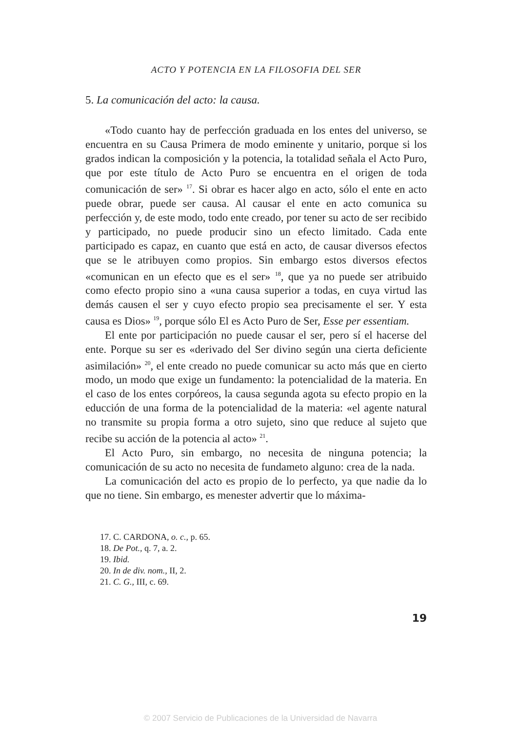ACTO Y POTENCIA EN LA FILOSOFIA DEL SER
5. La comunicación del acto: la causa.
«Todo cuanto hay de perfección graduada en los entes del universo, se encuentra en su Causa Primera de modo eminente y unitario, porque si los grados indican la composición y la potencia, la totalidad señala el Acto Puro, que por este título de Acto Puro se encuentra en el origen de toda comunicación de ser» <sup>17</sup>. Si obrar es hacer algo en acto, sólo el ente en acto puede obrar, puede ser causa. Al causar el ente en acto comunica su perfección y, de este modo, todo ente creado, por tener su acto de ser recibido y participado, no puede producir sino un efecto limitado. Cada ente participado es capaz, en cuanto que está en acto, de causar diversos efectos que se le atribuyen como propios. Sin embargo estos diversos efectos «comunican en un efecto que es el ser» <sup>18</sup>, que ya no puede ser atribuido como efecto propio sino a «una causa superior a todas, en cuya virtud las demás causen el ser y cuyo efecto propio sea precisamente el ser. Y esta causa es Dios» <sup>19</sup>, porque sólo El es Acto Puro de Ser, Esse per essentiam.
El ente por participación no puede causar el ser, pero sí el hacerse del ente. Porque su ser es «derivado del Ser divino según una cierta deficiente asimilación» <sup>20</sup>, el ente creado no puede comunicar su acto más que en cierto modo, un modo que exige un fundamento: la potencialidad de la materia. En el caso de los entes corpóreos, la causa segunda agota su efecto propio en la educción de una forma de la potencialidad de la materia: «el agente natural no transmite su propia forma a otro sujeto, sino que reduce al sujeto que recibe su acción de la potencia al acto» <sup>21</sup>.
El Acto Puro, sin embargo, no necesita de ninguna potencia; la comunicación de su acto no necesita de fundameto alguno: crea de la nada.
La comunicación del acto es propio de lo perfecto, ya que nadie da lo que no tiene. Sin embargo, es menester advertir que lo máxima-
17. C. CARDONA, o. c., p. 65.
18. De Pot., q. 7, a. 2.
19. Ibid.
20. In de div. nom., II, 2.
21. C. G., III, c. 69.
19
© 2007 Servicio de Publicaciones de la Universidad de Navarra